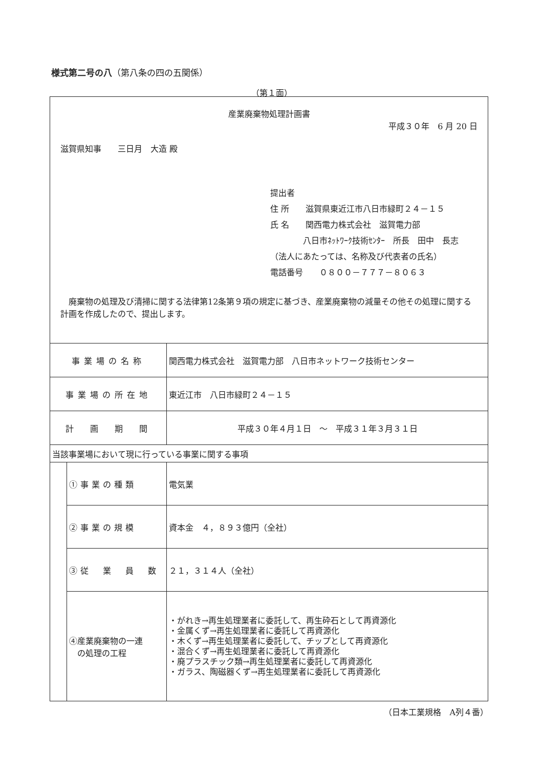様式第二号の八（第八条の四の五関係）
（第１面）
| 産業廃棄物処理計画書 平成３０年 6 月 20 日 滋賀県知事 三日月 大造 殿 提出者 住 所 滋賀県東近江市八日市緑町２４－１５ 氏 名 関西電力株式会社 滋賀電力部 八日市ﾈｯﾄﾜｰｸ技術ｾﾝﾀｰ 所長 田中 長志 （法人にあたっては、名称及び代表者の氏名） 電話番号 ０８００－７７７－８０６３ 廃棄物の処理及び清掃に関する法律第12条第９項の規定に基づき、産業廃棄物の減量その他その処理に関する計画を作成したので、提出します。 | | |
| 事業場の名称 | | 関西電力株式会社 滋賀電力部 八日市ネットワーク技術センター |
| 事業場の所在地 | | 東近江市 八日市緑町２４－１５ |
| 計 画 期 間 | | 平成３０年４月１日 ～ 平成３１年３月３１日 |
| 当該事業場において現に行っている事業に関する事項 | | |
| | ①事業の種類 | 電気業 |
| | ②事業の規模 | 資本金 ４，８９３億円（全社） |
| | ③従 業 員 数 | ２１，３１４人（全社） |
| | ④産業廃棄物の一連 の処理の工程 | ・がれき→再生処理業者に委託して、再生砕石として再資源化 ・金属くず→再生処理業者に委託して再資源化 ・木くず→再生処理業者に委託して、チップとして再資源化 ・混合くず→再生処理業者に委託して再資源化 ・廃プラスチック類→再生処理業者に委託して再資源化 ・ガラス、陶磁器くず→再生処理業者に委託して再資源化 |
（日本工業規格　A列４番）